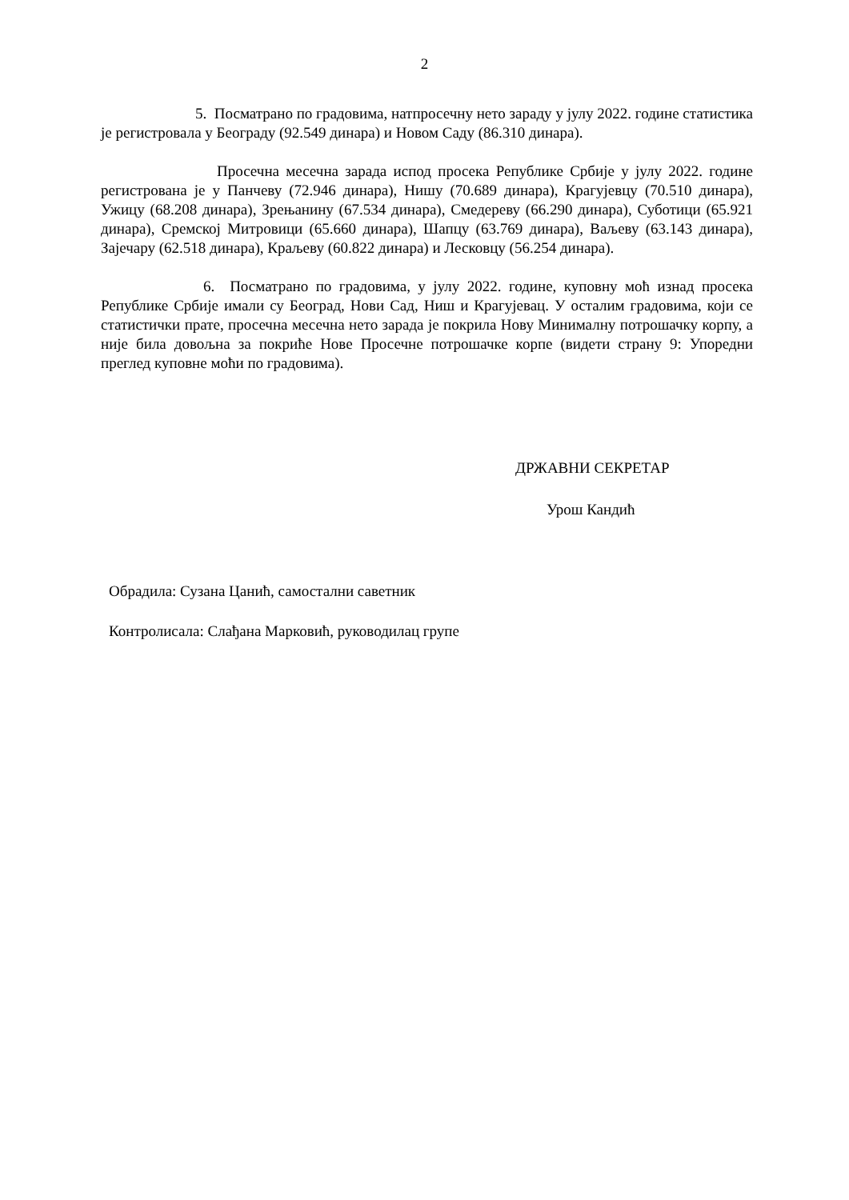2
5. Посматрано по градовима, натпросечну нето зараду у јулу 2022. године статистика је регистровала у Београду (92.549 динара) и Новом Саду (86.310 динара).
Просечна месечна зарада испод просека Републике Србије у јулу 2022. године регистрована је у Панчеву (72.946 динара), Нишу (70.689 динара), Крагујевцу (70.510 динара), Ужицу (68.208 динара), Зрењанину (67.534 динара), Смедереву (66.290 динара), Суботици (65.921 динара), Сремској Митровици (65.660 динара), Шапцу (63.769 динара), Ваљеву (63.143 динара), Зајечару (62.518 динара), Краљеву (60.822 динара) и Лесковцу (56.254 динара).
6. Посматрано по градовима, у јулу 2022. године, куповну моћ изнад просека Републике Србије имали су Београд, Нови Сад, Ниш и Крагујевац. У осталим градовима, који се статистички прате, просечна месечна нето зарада је покрила Нову Минималну потрошачку корпу, а није била довољна за покриће Нове Просечне потрошачке корпе (видети страну 9: Упоредни преглед куповне моћи по градовима).
ДРЖАВНИ СЕКРЕТАР
Урош Кандић
Обрадила: Сузана Цанић, самостални саветник
Контролисала: Слађана Марковић, руководилац групе